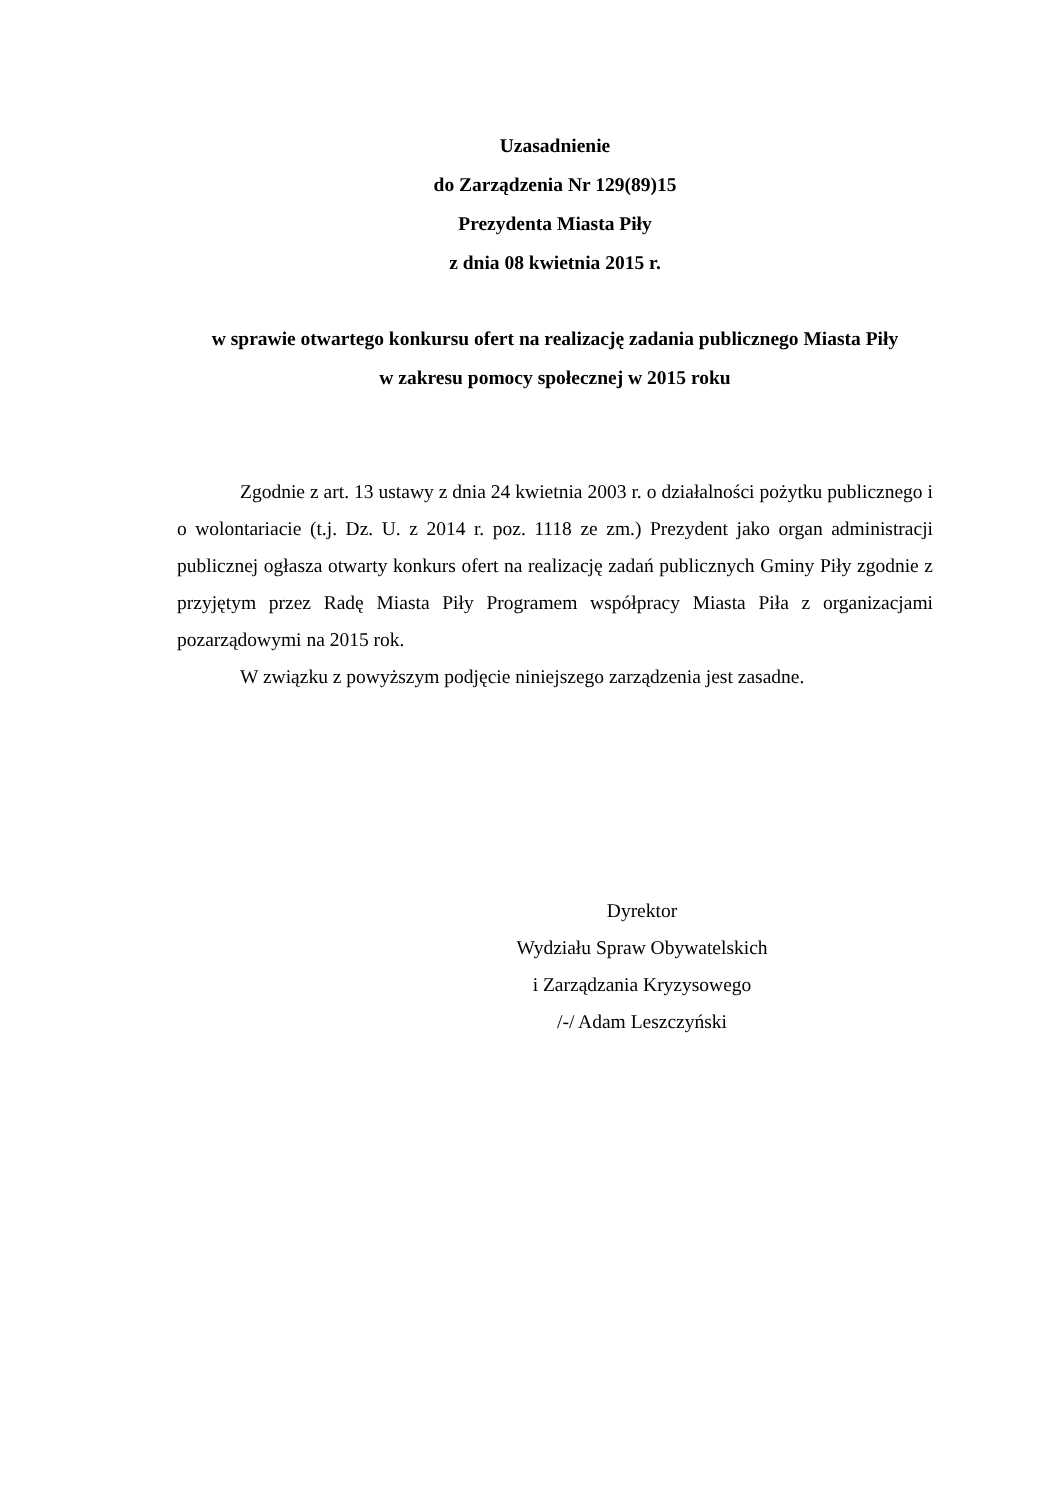Uzasadnienie
do Zarządzenia Nr 129(89)15
Prezydenta Miasta Piły
z dnia 08 kwietnia 2015 r.
w sprawie otwartego konkursu ofert na realizację zadania publicznego Miasta Piły
w zakresu pomocy społecznej w 2015 roku
Zgodnie z art. 13 ustawy z dnia 24 kwietnia 2003 r. o działalności pożytku publicznego i o wolontariacie (t.j. Dz. U. z 2014 r. poz. 1118 ze zm.) Prezydent jako organ administracji publicznej ogłasza otwarty konkurs ofert na realizację zadań publicznych Gminy Piły zgodnie z przyjętym przez Radę Miasta Piły Programem współpracy Miasta Piła z organizacjami pozarządowymi na 2015 rok.
W związku z powyższym podjęcie niniejszego zarządzenia jest zasadne.
Dyrektor
Wydziału Spraw Obywatelskich
i Zarządzania Kryzysowego
/-/ Adam Leszczyński